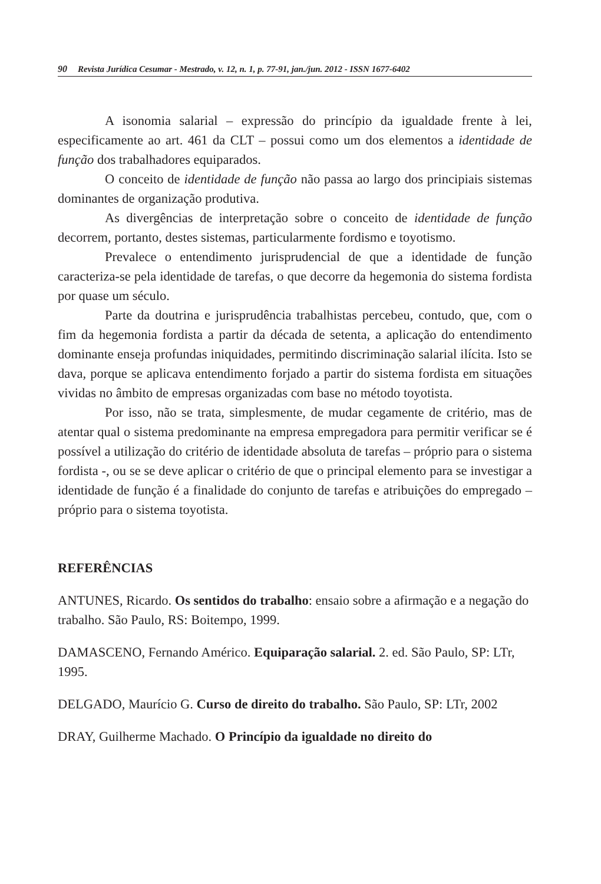90 Revista Jurídica Cesumar - Mestrado, v. 12, n. 1, p. 77-91, jan./jun. 2012 - ISSN 1677-6402
A isonomia salarial – expressão do princípio da igualdade frente à lei, especificamente ao art. 461 da CLT – possui como um dos elementos a identidade de função dos trabalhadores equiparados.
O conceito de identidade de função não passa ao largo dos principiais sistemas dominantes de organização produtiva.
As divergências de interpretação sobre o conceito de identidade de função decorrem, portanto, destes sistemas, particularmente fordismo e toyotismo.
Prevalece o entendimento jurisprudencial de que a identidade de função caracteriza-se pela identidade de tarefas, o que decorre da hegemonia do sistema fordista por quase um século.
Parte da doutrina e jurisprudência trabalhistas percebeu, contudo, que, com o fim da hegemonia fordista a partir da década de setenta, a aplicação do entendimento dominante enseja profundas iniquidades, permitindo discriminação salarial ilícita. Isto se dava, porque se aplicava entendimento forjado a partir do sistema fordista em situações vividas no âmbito de empresas organizadas com base no método toyotista.
Por isso, não se trata, simplesmente, de mudar cegamente de critério, mas de atentar qual o sistema predominante na empresa empregadora para permitir verificar se é possível a utilização do critério de identidade absoluta de tarefas – próprio para o sistema fordista -, ou se se deve aplicar o critério de que o principal elemento para se investigar a identidade de função é a finalidade do conjunto de tarefas e atribuições do empregado – próprio para o sistema toyotista.
REFERÊNCIAS
ANTUNES, Ricardo. Os sentidos do trabalho: ensaio sobre a afirmação e a negação do trabalho. São Paulo, RS: Boitempo, 1999.
DAMASCENO, Fernando Américo. Equiparação salarial. 2. ed. São Paulo, SP: LTr, 1995.
DELGADO, Maurício G. Curso de direito do trabalho. São Paulo, SP: LTr, 2002
DRAY, Guilherme Machado. O Princípio da igualdade no direito do